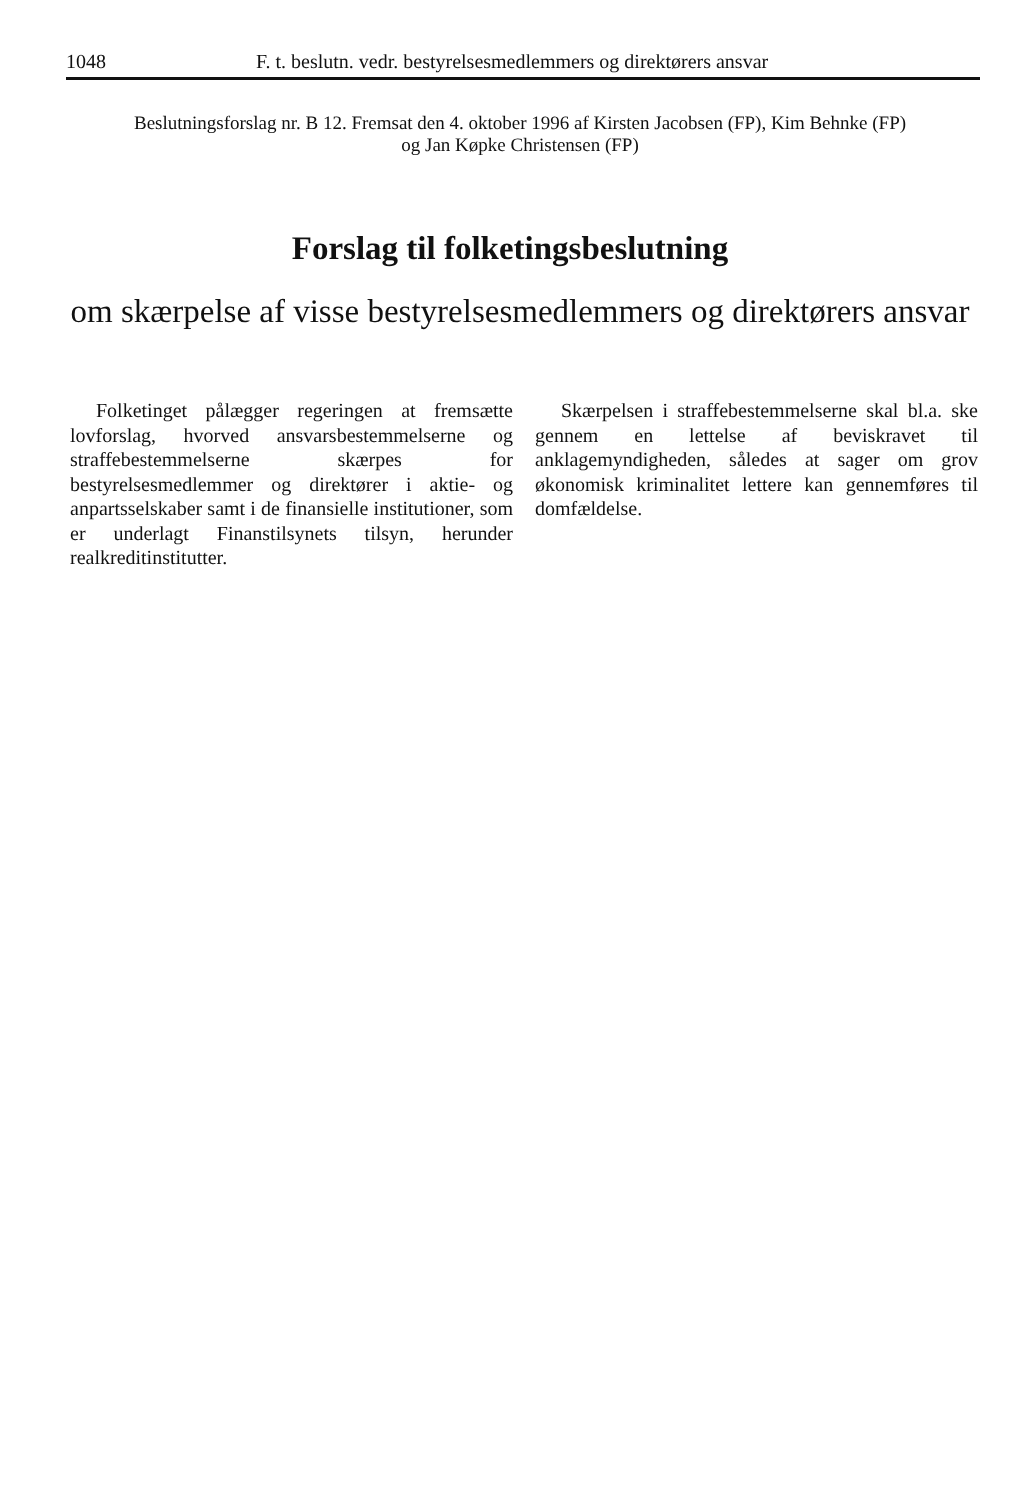1048 F. t. beslutn. vedr. bestyrelsesmedlemmers og direktørers ansvar
Beslutningsforslag nr. B 12. Fremsat den 4. oktober 1996 af Kirsten Jacobsen (FP), Kim Behnke (FP)
og Jan Køpke Christensen (FP)
Forslag til folketingsbeslutning
om skærpelse af visse bestyrelsesmedlemmers og direktørers ansvar
Folketinget pålægger regeringen at fremsætte lovforslag, hvorved ansvarsbestemmelserne og straffebestemmelserne skærpes for bestyrelsesmedlemmer og direktører i aktie- og anpartsselskaber samt i de finansielle institutioner, som er underlagt Finanstilsynets tilsyn, herunder realkreditinstitutter.
Skærpelsen i straffebestemmelserne skal bl.a. ske gennem en lettelse af beviskravet til anklagemyndigheden, således at sager om grov økonomisk kriminalitet lettere kan gennemføres til domfældelse.